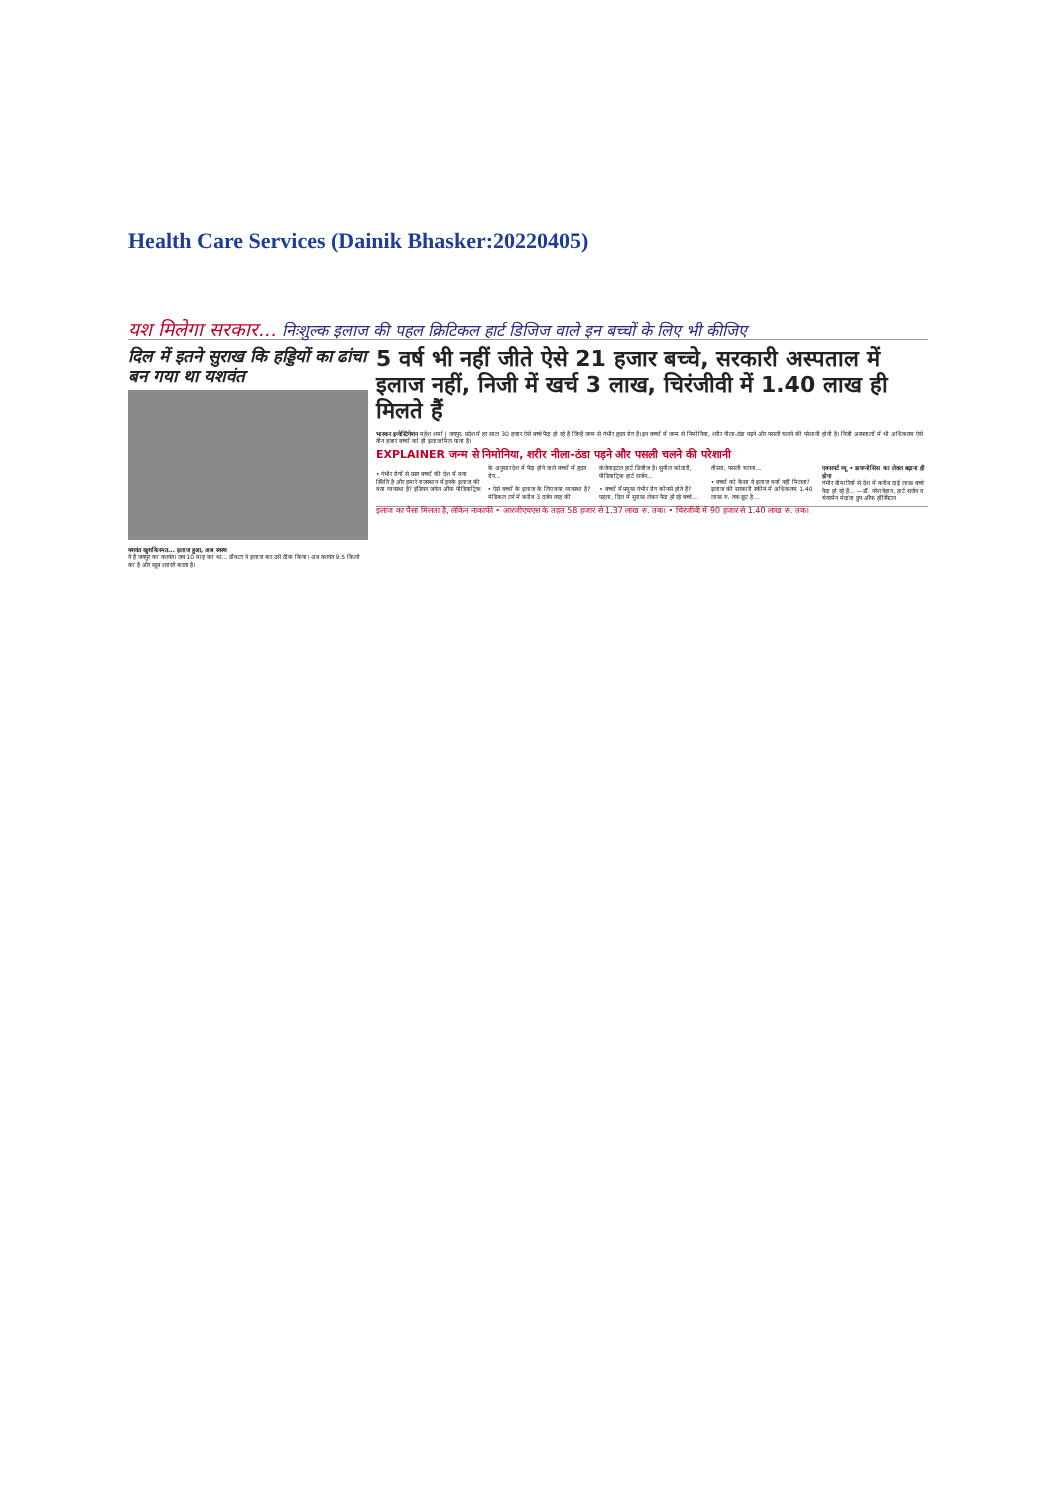Health Care Services (Dainik Bhasker:20220405)
यश मिलेगा सरकार... निःशुल्क इलाज की पहल क्रिटिकल हार्ट डिजिज वाले इन बच्चों के लिए भी कीजिए
दिल में इतने सुराख कि हड्डियों का ढांचा बन गया था यशवंत
यशवंत खुशकिस्मत... इलाज हुआ, अब स्वस्थ
ये हैं जयपुर का यशवंत। जब 10 माह का था... डॉक्टर ने इलाज कर उसे ठीक किया। अब यशवंत 9.5 किलो का है और खूब शरारतें करता है।
5 वर्ष भी नहीं जीते ऐसे 21 हजार बच्चे, सरकारी अस्पताल में इलाज नहीं, निजी में खर्च 3 लाख, चिरंजीवी में 1.40 लाख ही मिलते हैं
भास्कर इन्वेस्टिगेशन महेश शर्मा | जयपुर. प्रदेश में हर साल 30 हजार ऐसे बच्चे पैदा हो रहे हैं जिन्हें जन्म से गंभीर हृदय रोग हैं। इन बच्चों में जन्म से निमोनिया, शरीर नीला-ठंडा पड़ने और पसली चलने की परेशानी होती है। निजी अस्पतालों में भी अधिकतम ऐसे तीन हजार बच्चों को ही इलाज मिल पाता है।
EXPLAINER जन्म से निमोनिया, शरीर नीला-ठंडा पड़ने और पसली चलने की परेशानी
• गंभीर रोगों से ग्रस्त बच्चों की देश में क्या स्थिति है और हमारे राजस्थान में इनके इलाज की क्या व्यवस्था है? इंडियन जर्नल ऑफ पीडियाट्रिक के अनुसार देश में पैदा होने वाले बच्चों में हृदय रोग...
• ऐसे बच्चों के इलाज के लिए क्या व्यवस्था है? मेडिकल टर्म में करीब 3 दर्जन तरह की कंजेनाइटल हार्ट डिजीज है। सुनील कोठारी, पीडियाट्रिक हार्ट सर्जन...
• बच्चों में प्रमुख गंभीर रोग कौनसे होते हैं? पहला, दिल में सुराख लेकर पैदा हो रहे बच्चे... तीसरा, पसली चलना...
• बच्चों को कैसा ये इलाज क्यों नहीं मिलता? इलाज की सरकारी स्कीम में अधिकतम 1.40 लाख रु. तक छूट है...
एक्सपर्ट व्यू • डायग्नोसिस का लेवल बढ़ाना ही होगा
गंभीर बीमारियों से देश में करीब दाई लाख बच्चे पैदा हो रहे हैं... —डॉ. नरेश त्रेहान, हार्ट सर्जन व चेयरमैन मेदांता ग्रुप ऑफ हॉस्पिटल
इलाज का पैसा मिलता है, लेकिन नाकाफी • आरजीएचएस के तहत 58 हजार से 1.37 लाख रु. तक। • चिरंजीवी में 90 हजार से 1.40 लाख रु. तक।